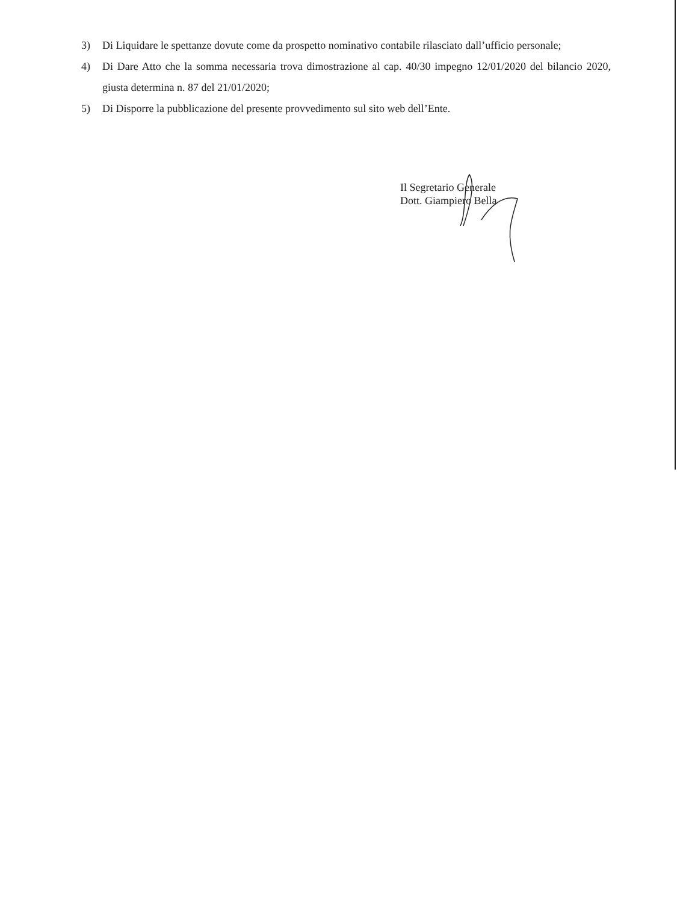3) Di Liquidare le spettanze dovute come da prospetto nominativo contabile rilasciato dall’ufficio personale;
4) Di Dare Atto che la somma necessaria trova dimostrazione al cap. 40/30 impegno 12/01/2020 del bilancio 2020, giusta determina n. 87 del 21/01/2020;
5) Di Disporre la pubblicazione del presente provvedimento sul sito web dell’Ente.
Il Segretario Generale
Dott. Giampiero Bella